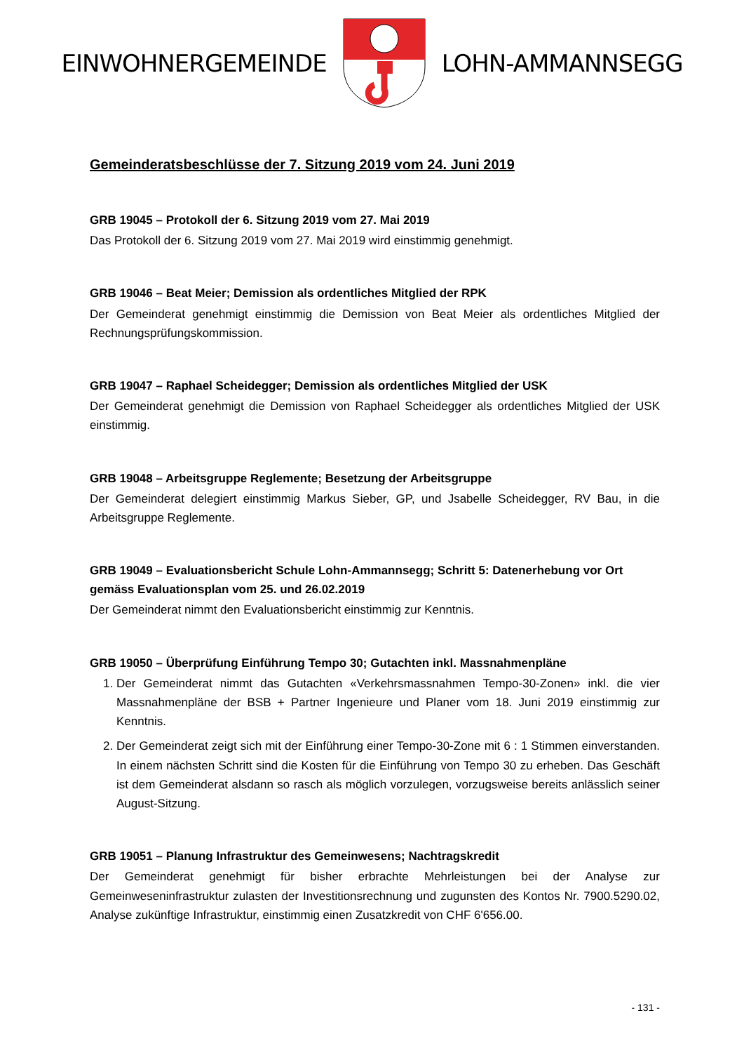EINWOHNERGEMEINDE LOHN-AMMANNSEGG
Gemeinderatsbeschlüsse der 7. Sitzung 2019 vom 24. Juni 2019
GRB 19045 – Protokoll der 6. Sitzung 2019 vom 27. Mai 2019
Das Protokoll der 6. Sitzung 2019 vom 27. Mai 2019 wird einstimmig genehmigt.
GRB 19046 – Beat Meier; Demission als ordentliches Mitglied der RPK
Der Gemeinderat genehmigt einstimmig die Demission von Beat Meier als ordentliches Mitglied der Rechnungsprüfungskommission.
GRB 19047 – Raphael Scheidegger; Demission als ordentliches Mitglied der USK
Der Gemeinderat genehmigt die Demission von Raphael Scheidegger als ordentliches Mitglied der USK einstimmig.
GRB 19048 – Arbeitsgruppe Reglemente; Besetzung der Arbeitsgruppe
Der Gemeinderat delegiert einstimmig Markus Sieber, GP, und Jsabelle Scheidegger, RV Bau, in die Arbeitsgruppe Reglemente.
GRB 19049 – Evaluationsbericht Schule Lohn-Ammannsegg; Schritt 5: Datenerhebung vor Ort gemäss Evaluationsplan vom 25. und 26.02.2019
Der Gemeinderat nimmt den Evaluationsbericht einstimmig zur Kenntnis.
GRB 19050 – Überprüfung Einführung Tempo 30; Gutachten inkl. Massnahmenpläne
1. Der Gemeinderat nimmt das Gutachten «Verkehrsmassnahmen Tempo-30-Zonen» inkl. die vier Massnahmenpläne der BSB + Partner Ingenieure und Planer vom 18. Juni 2019 einstimmig zur Kenntnis.
2. Der Gemeinderat zeigt sich mit der Einführung einer Tempo-30-Zone mit 6 : 1 Stimmen einverstanden. In einem nächsten Schritt sind die Kosten für die Einführung von Tempo 30 zu erheben. Das Geschäft ist dem Gemeinderat alsdann so rasch als möglich vorzulegen, vorzugsweise bereits anlässlich seiner August-Sitzung.
GRB 19051 – Planung Infrastruktur des Gemeinwesens; Nachtragskredit
Der Gemeinderat genehmigt für bisher erbrachte Mehrleistungen bei der Analyse zur Gemeinweseninfrastruktur zulasten der Investitionsrechnung und zugunsten des Kontos Nr. 7900.5290.02, Analyse zukünftige Infrastruktur, einstimmig einen Zusatzkredit von CHF 6'656.00.
- 131 -